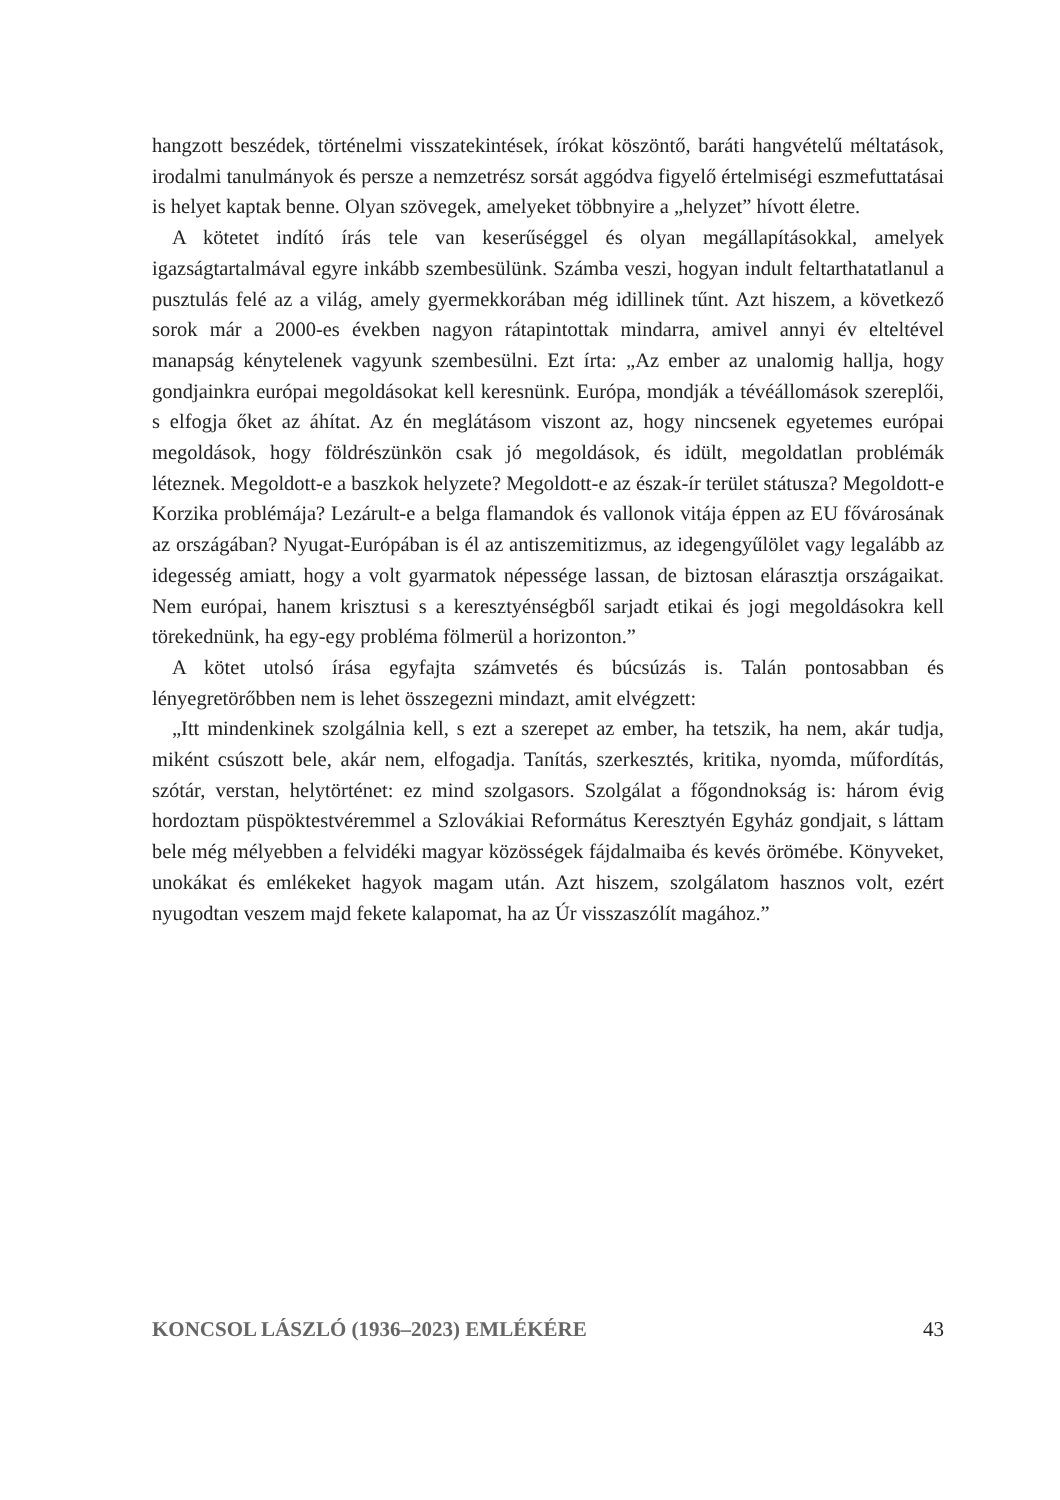hangzott beszédek, történelmi visszatekintések, írókat köszöntő, baráti hangvételű méltatások, irodalmi tanulmányok és persze a nemzetrész sorsát aggódva figyelő értelmiségi eszmefuttatásai is helyet kaptak benne. Olyan szövegek, amelyeket többnyire a „helyzet” hívott életre.
A kötetet indító írás tele van keserűséggel és olyan megállapításokkal, amelyek igazságtartalmával egyre inkább szembesülünk. Számba veszi, hogyan indult feltarthatatlanul a pusztulás felé az a világ, amely gyermekkorában még idillinek tűnt. Azt hiszem, a következő sorok már a 2000-es években nagyon rátapintottak mindarra, amivel annyi év elteltével manapság kénytelenek vagyunk szembesülni. Ezt írta: „Az ember az unalomig hallja, hogy gondjainkra európai megoldásokat kell keresnünk. Európa, mondják a tévéállomások szereplői, s elfogja őket az áhítat. Az én meglátásom viszont az, hogy nincsenek egyetemes európai megoldások, hogy földrészünkön csak jó megoldások, és idült, megoldatlan problémák léteznek. Megoldott-e a baszkok helyzete? Megoldott-e az észak-ír terület státusza? Megoldott-e Korzika problémája? Lezárult-e a belga flamandok és vallonok vitája éppen az EU fővárosának az országában? Nyugat-Európában is él az antiszemitizmus, az idegengyűlölet vagy legalább az idegesség amiatt, hogy a volt gyarmatok népessége lassan, de biztosan elárasztja országaikat. Nem európai, hanem krisztusi s a keresztyénségből sarjadt etikai és jogi megoldásokra kell törekednünk, ha egy-egy probléma fölmerül a horizonton.”
A kötet utolsó írása egyfajta számvetés és búcsúzás is. Talán pontosabban és lényegretörőbben nem is lehet összegezni mindazt, amit elvégzett:
„Itt mindenkinek szolgálnia kell, s ezt a szerepet az ember, ha tetszik, ha nem, akár tudja, miként csúszott bele, akár nem, elfogadja. Tanítás, szerkesztés, kritika, nyomda, műfordítás, szótár, verstan, helytörténet: ez mind szolgasors. Szolgálat a főgondnokság is: három évig hordoztam püspöktestvéremmel a Szlovákiai Református Keresztyén Egyház gondjait, s láttam bele még mélyebben a felvidéki magyar közösségek fájdalmaiba és kevés örömébe. Könyveket, unokákat és emlékeket hagyok magam után. Azt hiszem, szolgálatom hasznos volt, ezért nyugodtan veszem majd fekete kalapomat, ha az Úr visszaszólít magához.”
KONCSOL LÁSZLÓ (1936–2023) EMLÉKÉRE 43